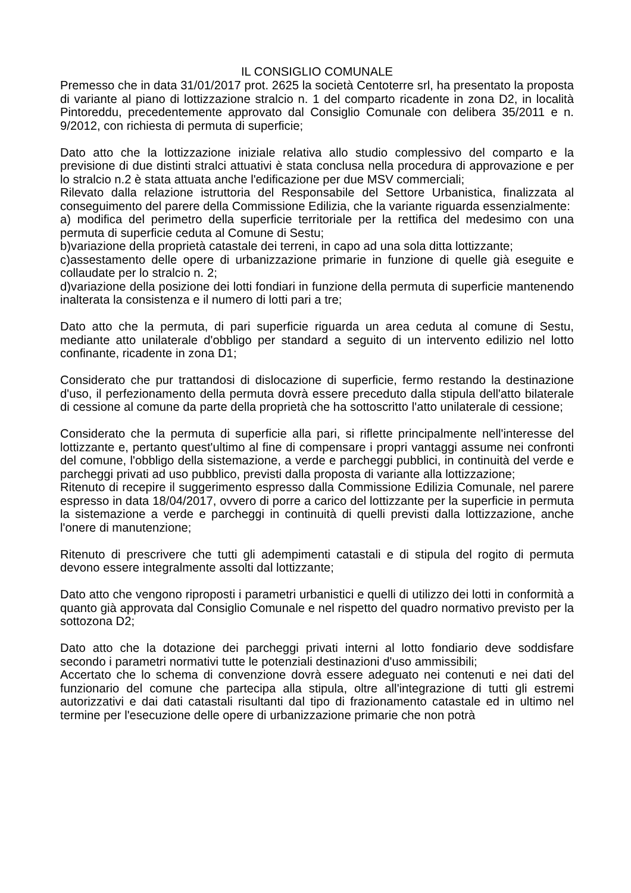IL CONSIGLIO COMUNALE
Premesso che in data 31/01/2017 prot. 2625 la società Centoterre srl, ha presentato la proposta di variante al piano di lottizzazione stralcio n. 1 del comparto ricadente in zona D2, in località Pintoreddu, precedentemente approvato dal Consiglio Comunale con delibera 35/2011 e n. 9/2012, con richiesta di permuta di superficie;
Dato atto che la lottizzazione iniziale relativa allo studio complessivo del comparto e la previsione di due distinti stralci attuativi è stata conclusa nella procedura di approvazione e per lo stralcio n.2 è stata attuata anche l'edificazione per due MSV commerciali;
Rilevato dalla relazione istruttoria del Responsabile del Settore Urbanistica, finalizzata al conseguimento del parere della Commissione Edilizia, che la variante riguarda essenzialmente:
a) modifica del perimetro della superficie territoriale per la rettifica del medesimo con una permuta di superficie ceduta al Comune di Sestu;
b)variazione della proprietà catastale dei terreni, in capo ad una sola ditta lottizzante;
c)assestamento delle opere di urbanizzazione primarie in funzione di quelle già eseguite e collaudate per lo stralcio n. 2;
d)variazione della posizione dei lotti fondiari in funzione della permuta di superficie mantenendo inalterata la consistenza e il numero di lotti pari a tre;
Dato atto che la permuta, di pari superficie riguarda un area ceduta al comune di Sestu, mediante atto unilaterale d'obbligo per standard a seguito di un intervento edilizio nel lotto confinante, ricadente in zona D1;
Considerato che pur trattandosi di dislocazione di superficie, fermo restando la destinazione d'uso, il perfezionamento della permuta dovrà essere preceduto dalla stipula dell'atto bilaterale di cessione al comune da parte della proprietà che ha sottoscritto l'atto unilaterale di cessione;
Considerato che la permuta di superficie alla pari, si riflette principalmente nell'interesse del lottizzante e, pertanto quest'ultimo al fine di compensare i propri vantaggi assume nei confronti del comune, l'obbligo della sistemazione, a verde e parcheggi pubblici, in continuità del verde e parcheggi privati ad uso pubblico, previsti dalla proposta di variante alla lottizzazione;
Ritenuto di recepire il suggerimento espresso dalla Commissione Edilizia Comunale, nel parere espresso in data 18/04/2017, ovvero di porre a carico del lottizzante per la superficie in permuta la sistemazione a verde e parcheggi in continuità di quelli previsti dalla lottizzazione, anche l'onere di manutenzione;
Ritenuto di prescrivere che tutti gli adempimenti catastali e di stipula del rogito di permuta devono essere integralmente assolti dal lottizzante;
Dato atto che vengono riproposti i parametri urbanistici e quelli di utilizzo dei lotti in conformità a quanto già approvata dal Consiglio Comunale e nel rispetto del quadro normativo previsto per la sottozona D2;
Dato atto che la dotazione dei parcheggi privati interni al lotto fondiario deve soddisfare secondo i parametri normativi tutte le potenziali destinazioni d'uso ammissibili;
Accertato che lo schema di convenzione dovrà essere adeguato nei contenuti e nei dati del funzionario del comune che partecipa alla stipula, oltre all'integrazione di tutti gli estremi autorizzativi e dai dati catastali risultanti dal tipo di frazionamento catastale ed in ultimo nel termine per l'esecuzione delle opere di urbanizzazione primarie che non potrà